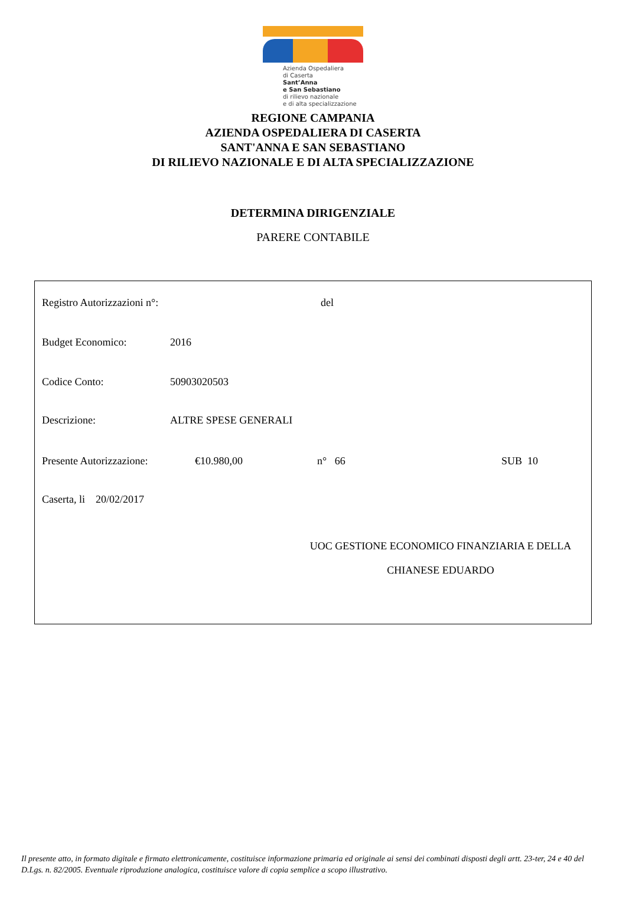Azienda Ospedaliera
di Caserta
Sant’Anna
e San Sebastiano
di rilievo nazionale
e di alta specializzazione
REGIONE CAMPANIA
AZIENDA OSPEDALIERA DI CASERTA
SANT'ANNA E SAN SEBASTIANO
DI RILIEVO NAZIONALE E DI ALTA SPECIALIZZAZIONE
DETERMINA DIRIGENZIALE
PARERE CONTABILE
Registro Autorizzazioni n°: del
Budget Economico: 2016
Codice Conto: 50903020503
Descrizione: ALTRE SPESE GENERALI
Presente Autorizzazione: €10.980,00 n° 66 SUB 10
Caserta, li 20/02/2017
UOC GESTIONE ECONOMICO FINANZIARIA E DELLA
CHIANESE EDUARDO
Il presente atto, in formato digitale e firmato elettronicamente, costituisce informazione primaria ed originale ai sensi dei combinati disposti degli artt. 23-ter, 24 e 40 del D.Lgs. n. 82/2005. Eventuale riproduzione analogica, costituisce valore di copia semplice a scopo illustrativo.